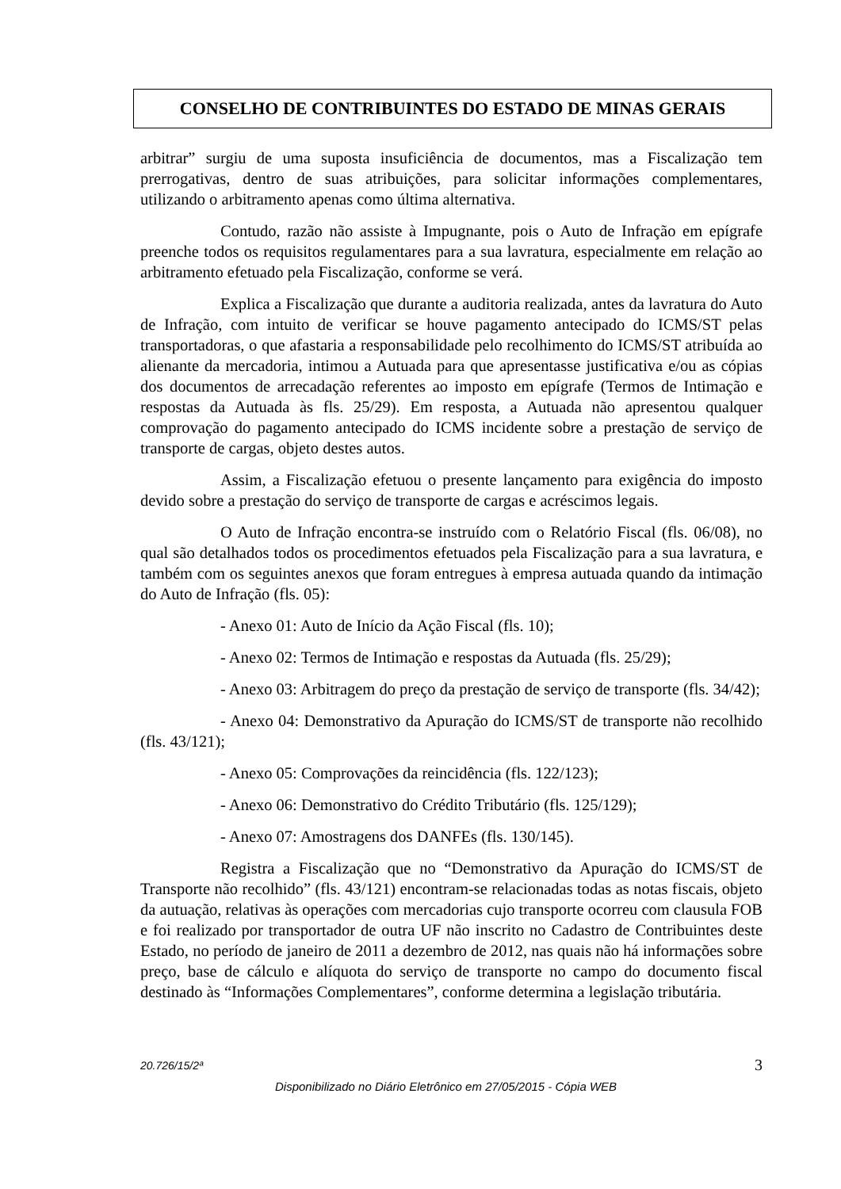CONSELHO DE CONTRIBUINTES DO ESTADO DE MINAS GERAIS
arbitrar” surgiu de uma suposta insuficiência de documentos, mas a Fiscalização tem prerrogativas, dentro de suas atribuições, para solicitar informações complementares, utilizando o arbitramento apenas como última alternativa.
Contudo, razão não assiste à Impugnante, pois o Auto de Infração em epígrafe preenche todos os requisitos regulamentares para a sua lavratura, especialmente em relação ao arbitramento efetuado pela Fiscalização, conforme se verá.
Explica a Fiscalização que durante a auditoria realizada, antes da lavratura do Auto de Infração, com intuito de verificar se houve pagamento antecipado do ICMS/ST pelas transportadoras, o que afastaria a responsabilidade pelo recolhimento do ICMS/ST atribuída ao alienante da mercadoria, intimou a Autuada para que apresentasse justificativa e/ou as cópias dos documentos de arrecadação referentes ao imposto em epígrafe (Termos de Intimação e respostas da Autuada às fls. 25/29). Em resposta, a Autuada não apresentou qualquer comprovação do pagamento antecipado do ICMS incidente sobre a prestação de serviço de transporte de cargas, objeto destes autos.
Assim, a Fiscalização efetuou o presente lançamento para exigência do imposto devido sobre a prestação do serviço de transporte de cargas e acréscimos legais.
O Auto de Infração encontra-se instruído com o Relatório Fiscal (fls. 06/08), no qual são detalhados todos os procedimentos efetuados pela Fiscalização para a sua lavratura, e também com os seguintes anexos que foram entregues à empresa autuada quando da intimação do Auto de Infração (fls. 05):
- Anexo 01: Auto de Início da Ação Fiscal (fls. 10);
- Anexo 02: Termos de Intimação e respostas da Autuada (fls. 25/29);
- Anexo 03: Arbitragem do preço da prestação de serviço de transporte (fls. 34/42);
- Anexo 04: Demonstrativo da Apuração do ICMS/ST de transporte não recolhido (fls. 43/121);
- Anexo 05: Comprovações da reincidência (fls. 122/123);
- Anexo 06: Demonstrativo do Crédito Tributário (fls. 125/129);
- Anexo 07: Amostragens dos DANFEs (fls. 130/145).
Registra a Fiscalização que no “Demonstrativo da Apuração do ICMS/ST de Transporte não recolhido” (fls. 43/121) encontram-se relacionadas todas as notas fiscais, objeto da autuação, relativas às operações com mercadorias cujo transporte ocorreu com clausula FOB e foi realizado por transportador de outra UF não inscrito no Cadastro de Contribuintes deste Estado, no período de janeiro de 2011 a dezembro de 2012, nas quais não há informações sobre preço, base de cálculo e alíquota do serviço de transporte no campo do documento fiscal destinado às “Informações Complementares”, conforme determina a legislação tributária.
20.726/15/2ª 3
Disponibilizado no Diário Eletrônico em 27/05/2015 - Cópia WEB